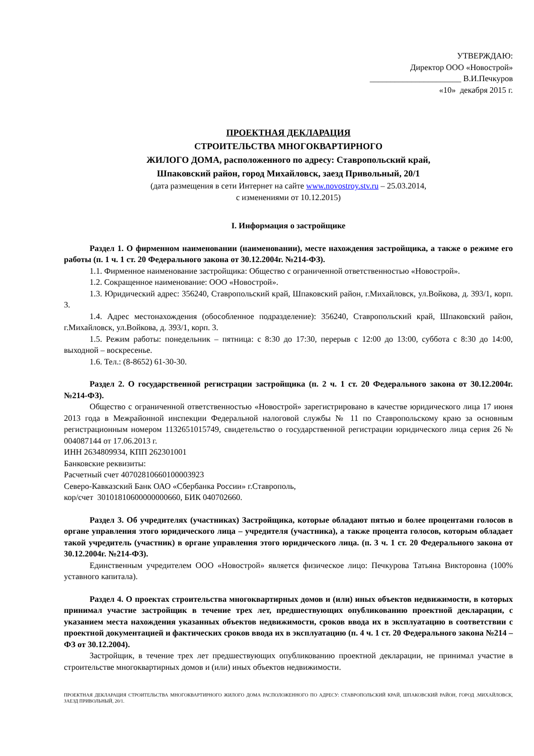УТВЕРЖДАЮ:
Директор ООО «Новострой»
______________________ В.И.Печкуров
«10» декабря 2015 г.
ПРОЕКТНАЯ ДЕКЛАРАЦИЯ
СТРОИТЕЛЬСТВА МНОГОКВАРТИРНОГО
ЖИЛОГО ДОМА, расположенного по адресу: Ставропольский край,
Шпаковский район, город Михайловск, заезд Привольный, 20/1
(дата размещения в сети Интернет на сайте www.novostroy.stv.ru – 25.03.2014,
с изменениями от 10.12.2015)
I. Информация о застройщике
Раздел 1. О фирменном наименовании (наименовании), месте нахождения застройщика, а также о режиме его работы (п. 1 ч. 1 ст. 20 Федерального закона от 30.12.2004г. №214-ФЗ).
1.1. Фирменное наименование застройщика: Общество с ограниченной ответственностью «Новострой».
1.2. Сокращенное наименование: ООО «Новострой».
1.3. Юридический адрес: 356240, Ставропольский край, Шпаковский район, г.Михайловск, ул.Войкова, д. 393/1, корп. 3.
1.4. Адрес местонахождения (обособленное подразделение): 356240, Ставропольский край, Шпаковский район, г.Михайловск, ул.Войкова, д. 393/1, корп. 3.
1.5. Режим работы: понедельник – пятница: с 8:30 до 17:30, перерыв с 12:00 до 13:00, суббота с 8:30 до 14:00, выходной – воскресенье.
1.6. Тел.: (8-8652) 61-30-30.
Раздел 2. О государственной регистрации застройщика (п. 2 ч. 1 ст. 20 Федерального закона от 30.12.2004г. №214-ФЗ).
Общество с ограниченной ответственностью «Новострой» зарегистрировано в качестве юридического лица 17 июня 2013 года в Межрайонной инспекции Федеральной налоговой службы № 11 по Ставропольскому краю за основным регистрационным номером 1132651015749, свидетельство о государственной регистрации юридического лица серия 26 № 004087144 от 17.06.2013 г.
ИНН 2634809934, КПП 262301001
Банковские реквизиты:
Расчетный счет 40702810660100003923
Северо-Кавказский Банк ОАО «Сбербанка России» г.Ставрополь,
кор/счет 30101810600000000660, БИК 040702660.
Раздел 3. Об учредителях (участниках) Застройщика, которые обладают пятью и более процентами голосов в органе управления этого юридического лица – учредителя (участника), а также процента голосов, которым обладает такой учредитель (участник) в органе управления этого юридического лица. (п. 3 ч. 1 ст. 20 Федерального закона от 30.12.2004г. №214-ФЗ).
Единственным учредителем ООО «Новострой» является физическое лицо: Печкурова Татьяна Викторовна (100% уставного капитала).
Раздел 4. О проектах строительства многоквартирных домов и (или) иных объектов недвижимости, в которых принимал участие застройщик в течение трех лет, предшествующих опубликованию проектной декларации, с указанием места нахождения указанных объектов недвижимости, сроков ввода их в эксплуатацию в соответствии с проектной документацией и фактических сроков ввода их в эксплуатацию (п. 4 ч. 1 ст. 20 Федерального закона №214 – ФЗ от 30.12.2004).
Застройщик, в течение трех лет предшествующих опубликованию проектной декларации, не принимал участие в строительстве многоквартирных домов и (или) иных объектов недвижимости.
ПРОЕКТНАЯ ДЕКЛАРАЦИЯ СТРОИТЕЛЬСТВА МНОГОКВАРТИРНОГО ЖИЛОГО ДОМА РАСПОЛОЖЕННОГО ПО АДРЕСУ: СТАВРОПОЛЬСКИЙ КРАЙ, ШПАКОВСКИЙ РАЙОН, ГОРОД .МИХАЙЛОВСК, ЗАЕЗД ПРИВОЛЬНЫЙ, 20/1.